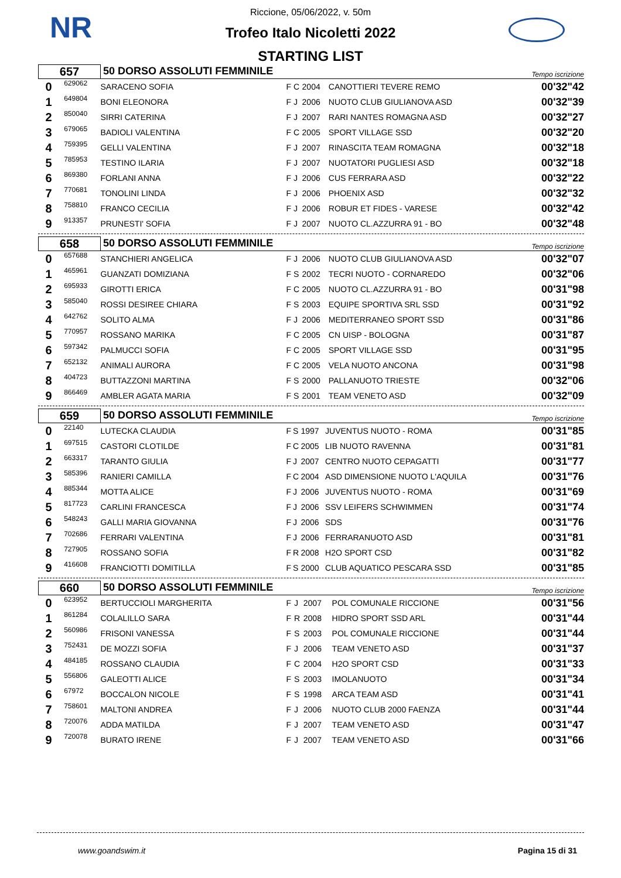NR
Riccione, 05/06/2022, v. 50m
Trofeo Italo Nicoletti 2022
STARTING LIST
| 657 | | 50 DORSO ASSOLUTI FEMMINILE | | | | | Tempo iscrizione |
| 0 | 629062 | SARACENO SOFIA | F | C | 2004 | CANOTTIERI TEVERE REMO | 00'32"42 |
| 1 | 649804 | BONI ELEONORA | F | J | 2006 | NUOTO CLUB GIULIANOVA ASD | 00'32"39 |
| 2 | 850040 | SIRRI CATERINA | F | J | 2007 | RARI NANTES ROMAGNA ASD | 00'32"27 |
| 3 | 679065 | BADIOLI VALENTINA | F | C | 2005 | SPORT VILLAGE SSD | 00'32"20 |
| 4 | 759395 | GELLI VALENTINA | F | J | 2007 | RINASCITA TEAM ROMAGNA | 00'32"18 |
| 5 | 785953 | TESTINO ILARIA | F | J | 2007 | NUOTATORI PUGLIESI ASD | 00'32"18 |
| 6 | 869380 | FORLANI ANNA | F | J | 2006 | CUS FERRARA ASD | 00'32"22 |
| 7 | 770681 | TONOLINI LINDA | F | J | 2006 | PHOENIX ASD | 00'32"32 |
| 8 | 758810 | FRANCO CECILIA | F | J | 2006 | ROBUR ET FIDES - VARESE | 00'32"42 |
| 9 | 913357 | PRUNESTI' SOFIA | F | J | 2007 | NUOTO CL.AZZURRA 91 - BO | 00'32"48 |
| 658 | | 50 DORSO ASSOLUTI FEMMINILE | | | | | Tempo iscrizione |
| 0 | 657688 | STANCHIERI ANGELICA | F | J | 2006 | NUOTO CLUB GIULIANOVA ASD | 00'32"07 |
| 1 | 465961 | GUANZATI DOMIZIANA | F | S | 2002 | TECRI NUOTO - CORNAREDO | 00'32"06 |
| 2 | 695933 | GIROTTI ERICA | F | C | 2005 | NUOTO CL.AZZURRA 91 - BO | 00'31"98 |
| 3 | 585040 | ROSSI DESIREE CHIARA | F | S | 2003 | EQUIPE SPORTIVA SRL SSD | 00'31"92 |
| 4 | 642762 | SOLITO ALMA | F | J | 2006 | MEDITERRANEO SPORT SSD | 00'31"86 |
| 5 | 770957 | ROSSANO MARIKA | F | C | 2005 | CN UISP - BOLOGNA | 00'31"87 |
| 6 | 597342 | PALMUCCI SOFIA | F | C | 2005 | SPORT VILLAGE SSD | 00'31"95 |
| 7 | 652132 | ANIMALI AURORA | F | C | 2005 | VELA NUOTO ANCONA | 00'31"98 |
| 8 | 404723 | BUTTAZZONI MARTINA | F | S | 2000 | PALLANUOTO TRIESTE | 00'32"06 |
| 9 | 866469 | AMBLER AGATA MARIA | F | S | 2001 | TEAM VENETO ASD | 00'32"09 |
| 659 | | 50 DORSO ASSOLUTI FEMMINILE | | | | | Tempo iscrizione |
| 0 | 22140 | LUTECKA CLAUDIA | F | S | 1997 | JUVENTUS NUOTO - ROMA | 00'31"85 |
| 1 | 697515 | CASTORI CLOTILDE | F | C | 2005 | LIB NUOTO RAVENNA | 00'31"81 |
| 2 | 663317 | TARANTO GIULIA | F | J | 2007 | CENTRO NUOTO CEPAGATTI | 00'31"77 |
| 3 | 585396 | RANIERI CAMILLA | F | C | 2004 | ASD DIMENSIONE NUOTO L'AQUILA | 00'31"76 |
| 4 | 885344 | MOTTA ALICE | F | J | 2006 | JUVENTUS NUOTO - ROMA | 00'31"69 |
| 5 | 817723 | CARLINI FRANCESCA | F | J | 2006 | SSV LEIFERS SCHWIMMEN | 00'31"74 |
| 6 | 548243 | GALLI MARIA GIOVANNA | F | J | 2006 | SDS | 00'31"76 |
| 7 | 702686 | FERRARI VALENTINA | F | J | 2006 | FERRARANUOTO ASD | 00'31"81 |
| 8 | 727905 | ROSSANO SOFIA | F | R | 2008 | H2O SPORT CSD | 00'31"82 |
| 9 | 416608 | FRANCIOTTI DOMITILLA | F | S | 2000 | CLUB AQUATICO PESCARA SSD | 00'31"85 |
| 660 | | 50 DORSO ASSOLUTI FEMMINILE | | | | | Tempo iscrizione |
| 0 | 623952 | BERTUCCIOLI MARGHERITA | F | J | 2007 | POL COMUNALE RICCIONE | 00'31"56 |
| 1 | 861284 | COLALILLO SARA | F | R | 2008 | HIDRO SPORT SSD ARL | 00'31"44 |
| 2 | 560986 | FRISONI VANESSA | F | S | 2003 | POL COMUNALE RICCIONE | 00'31"44 |
| 3 | 752431 | DE MOZZI SOFIA | F | J | 2006 | TEAM VENETO ASD | 00'31"37 |
| 4 | 484185 | ROSSANO CLAUDIA | F | C | 2004 | H2O SPORT CSD | 00'31"33 |
| 5 | 556806 | GALEOTTI ALICE | F | S | 2003 | IMOLANUOTO | 00'31"34 |
| 6 | 67972 | BOCCALON NICOLE | F | S | 1998 | ARCA TEAM ASD | 00'31"41 |
| 7 | 758601 | MALTONI ANDREA | F | J | 2006 | NUOTO CLUB 2000 FAENZA | 00'31"44 |
| 8 | 720076 | ADDA MATILDA | F | J | 2007 | TEAM VENETO ASD | 00'31"47 |
| 9 | 720078 | BURATO IRENE | F | J | 2007 | TEAM VENETO ASD | 00'31"66 |
www.goandswim.it Pagina 15 di 31